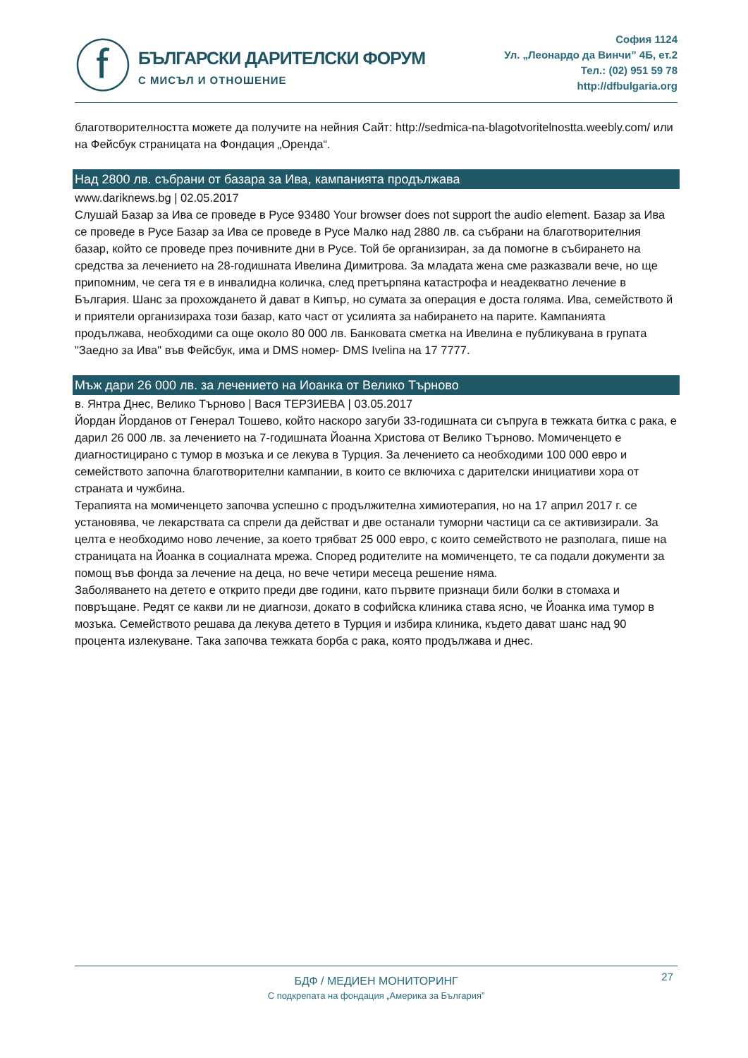ⓕ
БЪЛГАРСКИ ДАРИТЕЛСКИ ФОРУМ
С МИСЪЛ И ОТНОШЕНИЕ
София 1124
Ул. „Леонардо да Винчи” 4Б, ет.2
Тел.: (02) 951 59 78
http://dfbulgaria.org
благотворителността можете да получите на нейния Сайт: http://sedmica-na-blagotvoritelnostta.weebly.com/ или на Фейсбук страницата на Фондация „Оренда“.
Над 2800 лв. събрани от базара за Ива, кампанията продължава
www.dariknews.bg | 02.05.2017
Слушай Базар за Ива се проведе в Русе 93480 Your browser does not support the audio element. Базар за Ива се проведе в Русе Базар за Ива се проведе в Русе Малко над 2880 лв. са събрани на благотворителния базар, който се проведе през почивните дни в Русе. Той бе организиран, за да помогне в събирането на средства за лечението на 28-годишната Ивелина Димитрова. За младата жена сме разказвали вече, но ще припомним, че сега тя е в инвалидна количка, след претърпяна катастрофа и неадекватно лечение в България. Шанс за прохождането й дават в Кипър, но сумата за операция е доста голяма. Ива, семейството й и приятели организираха този базар, като част от усилията за набирането на парите. Кампанията продължава, необходими са още около 80 000 лв. Банковата сметка на Ивелина е публикувана в групата "Заедно за Ива" във Фейсбук, има и DMS номер- DMS Ivelina на 17 7777.
Мъж дари 26 000 лв. за лечението на Иоанка от Велико Търново
в. Янтра Днес, Велико Търново | Вася ТЕРЗИЕВА | 03.05.2017
Йордан Йорданов от Генерал Тошево, който наскоро загуби 33-годишната си съпруга в тежката битка с рака, е дарил 26 000 лв. за лечението на 7-годишната Йоанна Христова от Велико Търново. Момиченцето е диагностицирано с тумор в мозъка и се лекува в Турция. За лечението са необходими 100 000 евро и семейството започна благотворителни кампании, в които се включиха с дарителски инициативи хора от страната и чужбина.
Терапията на момиченцето започва успешно с продължителна химиотерапия, но на 17 април 2017 г. се установява, че лекарствата са спрели да действат и две останали туморни частици са се активизирали. За целта е необходимо ново лечение, за което трябват 25 000 евро, с които семейството не разполага, пише на страницата на Йоанка в социалната мрежа. Според родителите на момиченцето, те са подали документи за помощ във фонда за лечение на деца, но вече четири месеца решение няма.
Заболяването на детето е открито преди две години, като първите признаци били болки в стомаха и повръщане. Редят се какви ли не диагнози, докато в софийска клиника става ясно, че Йоанка има тумор в мозъка. Семейството решава да лекува детето в Турция и избира клиника, където дават шанс над 90 процента излекуване. Така започва тежката борба с рака, която продължава и днес.
27
БДФ / МЕДИЕН МОНИТОРИНГ
С подкрепата на фондация „Америка за България”